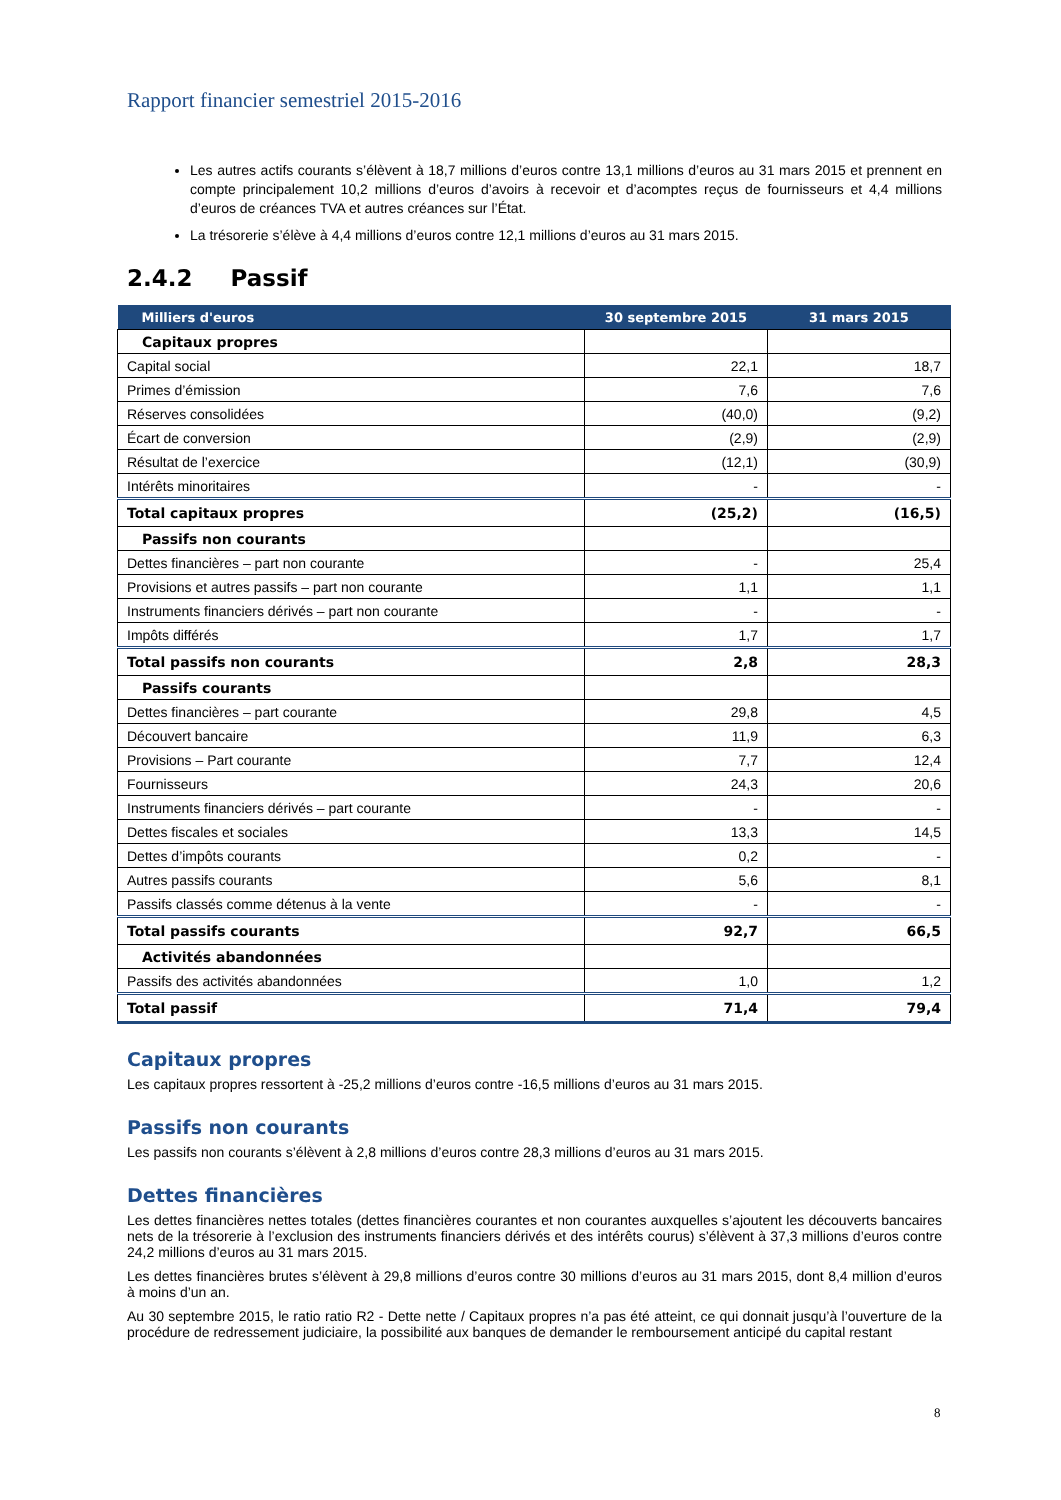Rapport financier semestriel 2015-2016
Les autres actifs courants s’élèvent à 18,7 millions d’euros contre 13,1 millions d’euros au 31 mars 2015 et prennent en compte principalement 10,2 millions d’euros d’avoirs à recevoir et d’acomptes reçus de fournisseurs et 4,4 millions d’euros de créances TVA et autres créances sur l’État.
La trésorerie s’élève à 4,4 millions d’euros contre 12,1 millions d’euros au 31 mars 2015.
2.4.2 Passif
| Milliers d'euros | 30 septembre 2015 | 31 mars 2015 |
| --- | --- | --- |
| Capitaux propres | | |
| Capital social | 22,1 | 18,7 |
| Primes d’émission | 7,6 | 7,6 |
| Réserves consolidées | (40,0) | (9,2) |
| Écart de conversion | (2,9) | (2,9) |
| Résultat de l’exercice | (12,1) | (30,9) |
| Intérêts minoritaires | - | - |
| Total capitaux propres | (25,2) | (16,5) |
| Passifs non courants | | |
| Dettes financières – part non courante | - | 25,4 |
| Provisions et autres passifs – part non courante | 1,1 | 1,1 |
| Instruments financiers dérivés – part non courante | - | - |
| Impôts différés | 1,7 | 1,7 |
| Total passifs non courants | 2,8 | 28,3 |
| Passifs courants | | |
| Dettes financières – part courante | 29,8 | 4,5 |
| Découvert bancaire | 11,9 | 6,3 |
| Provisions – Part courante | 7,7 | 12,4 |
| Fournisseurs | 24,3 | 20,6 |
| Instruments financiers dérivés – part courante | - | - |
| Dettes fiscales et sociales | 13,3 | 14,5 |
| Dettes d’impôts courants | 0,2 | - |
| Autres passifs courants | 5,6 | 8,1 |
| Passifs classés comme détenus à la vente | - | - |
| Total passifs courants | 92,7 | 66,5 |
| Activités abandonnées | | |
| Passifs des activités abandonnées | 1,0 | 1,2 |
| Total passif | 71,4 | 79,4 |
Capitaux propres
Les capitaux propres ressortent à -25,2 millions d’euros contre -16,5 millions d’euros au 31 mars 2015.
Passifs non courants
Les passifs non courants s’élèvent à 2,8 millions d’euros contre 28,3 millions d’euros au 31 mars 2015.
Dettes financières
Les dettes financières nettes totales (dettes financières courantes et non courantes auxquelles s’ajoutent les découverts bancaires nets de la trésorerie à l’exclusion des instruments financiers dérivés et des intérêts courus) s’élèvent à 37,3 millions d’euros contre 24,2 millions d’euros au 31 mars 2015.
Les dettes financières brutes s’élèvent à 29,8 millions d’euros contre 30 millions d’euros au 31 mars 2015, dont 8,4 million d’euros à moins d’un an.
Au 30 septembre 2015, le ratio ratio R2 - Dette nette / Capitaux propres n’a pas été atteint, ce qui donnait jusqu’à l’ouverture de la procédure de redressement judiciaire, la possibilité aux banques de demander le remboursement anticipé du capital restant
8